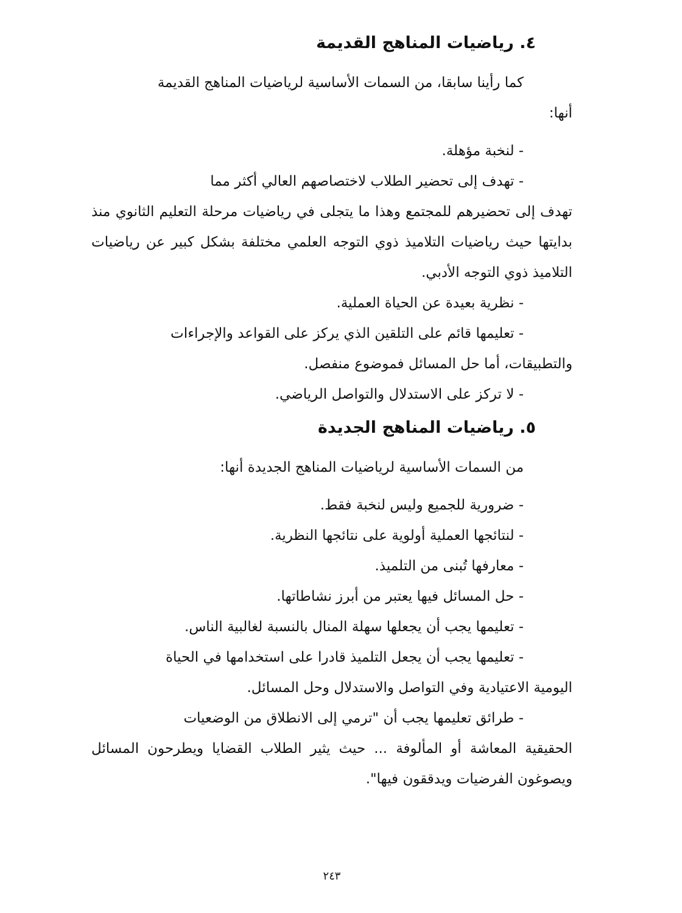٤. رياضيات المناهج القديمة
كما رأينا سابقا، من السمات الأساسية لرياضيات المناهج القديمة
أنها:
- لنخبة مؤهلة.
- تهدف إلى تحضير الطلاب لاختصاصهم العالي أكثر مما
تهدف إلى تحضيرهم للمجتمع وهذا ما يتجلى في رياضيات مرحلة التعليم الثانوي منذ بدايتها حيث رياضيات التلاميذ ذوي التوجه العلمي مختلفة بشكل كبير عن رياضيات التلاميذ ذوي التوجه الأدبي.
- نظرية بعيدة عن الحياة العملية.
- تعليمها قائم على التلقين الذي يركز على القواعد والإجراءات
والتطبيقات، أما حل المسائل فموضوع منفصل.
- لا تركز على الاستدلال والتواصل الرياضي.
٥. رياضيات المناهج الجديدة
من السمات الأساسية لرياضيات المناهج الجديدة أنها:
- ضرورية للجميع وليس لنخبة فقط.
- لنتائجها العملية أولوية على نتائجها النظرية.
- معارفها تُبنى من التلميذ.
- حل المسائل فيها يعتبر من أبرز نشاطاتها.
- تعليمها يجب أن يجعلها سهلة المنال بالنسبة لغالبية الناس.
- تعليمها يجب أن يجعل التلميذ قادرا على استخدامها في الحياة
اليومية الاعتيادية وفي التواصل والاستدلال وحل المسائل.
- طرائق تعليمها يجب أن "ترمي إلى الانطلاق من الوضعيات
الحقيقية المعاشة أو المألوفة ... حيث يثير الطلاب القضايا ويطرحون المسائل ويصوغون الفرضيات ويدققون فيها".
٢٤٣